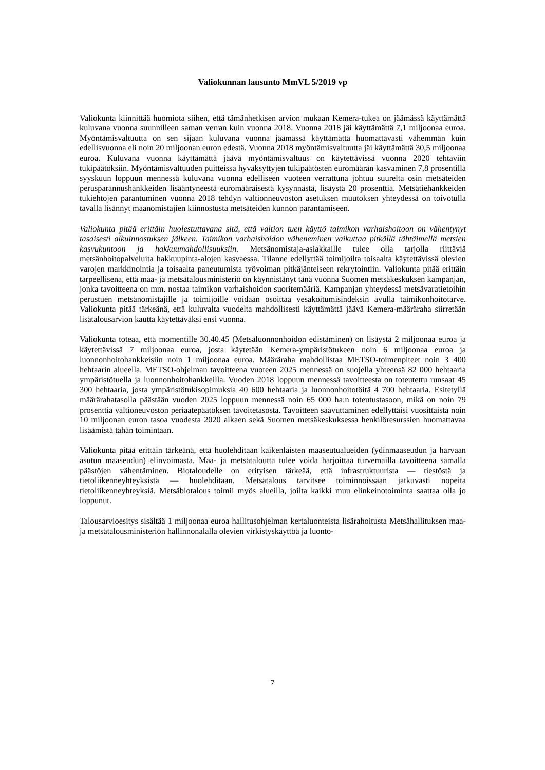Valiokunnan lausunto MmVL 5/2019 vp
Valiokunta kiinnittää huomiota siihen, että tämänhetkisen arvion mukaan Kemera-tukea on jäämässä käyttämättä kuluvana vuonna suunnilleen saman verran kuin vuonna 2018. Vuonna 2018 jäi käyttämättä 7,1 miljoonaa euroa. Myöntämisvaltuutta on sen sijaan kuluvana vuonna jäämässä käyttämättä huomattavasti vähemmän kuin edellisvuonna eli noin 20 miljoonan euron edestä. Vuonna 2018 myöntämisvaltuutta jäi käyttämättä 30,5 miljoonaa euroa. Kuluvana vuonna käyttämättä jäävä myöntämisvaltuus on käytettävissä vuonna 2020 tehtäviin tukipäätöksiin. Myöntämisvaltuuden puitteissa hyväksyttyjen tukipäätösten euromäärän kasvaminen 7,8 prosentilla syyskuun loppuun mennessä kuluvana vuonna edelliseen vuoteen verrattuna johtuu suurelta osin metsäteiden perusparannushankkeiden lisääntyneestä euromääräisestä kysynnästä, lisäystä 20 prosenttia. Metsätiehankkeiden tukiehtojen parantuminen vuonna 2018 tehdyn valtionneuvoston asetuksen muutoksen yhteydessä on toivotulla tavalla lisännyt maanomistajien kiinnostusta metsäteiden kunnon parantamiseen.
Valiokunta pitää erittäin huolestuttavana sitä, että valtion tuen käyttö taimikon varhaishoitoon on vähentynyt tasaisesti alkuinnostuksen jälkeen. Taimikon varhaishoidon väheneminen vaikuttaa pitkällä tähtäimellä metsien kasvukuntoon ja hakkuumahdollisuuksiin. Metsänomistaja-asiakkaille tulee olla tarjolla riittäviä metsänhoitopalveluita hakkuupinta-alojen kasvaessa. Tilanne edellyttää toimijoilta toisaalta käytettävissä olevien varojen markkinointia ja toisaalta paneutumista työvoiman pitkäjänteiseen rekrytointiin. Valiokunta pitää erittäin tarpeellisena, että maa- ja metsätalousministeriö on käynnistänyt tänä vuonna Suomen metsäkeskuksen kampanjan, jonka tavoitteena on mm. nostaa taimikon varhaishoidon suoritemääriä. Kampanjan yhteydessä metsävaratietoihin perustuen metsänomistajille ja toimijoille voidaan osoittaa vesakoitumisindeksin avulla taimikonhoitotarve. Valiokunta pitää tärkeänä, että kuluvalta vuodelta mahdollisesti käyttämättä jäävä Kemera-määräraha siirretään lisätalousarvion kautta käytettäväksi ensi vuonna.
Valiokunta toteaa, että momentille 30.40.45 (Metsäluonnonhoidon edistäminen) on lisäystä 2 miljoonaa euroa ja käytettävissä 7 miljoonaa euroa, josta käytetään Kemera-ympäristötukeen noin 6 miljoonaa euroa ja luonnonhoitohankkeisiin noin 1 miljoonaa euroa. Määräraha mahdollistaa METSO-toimenpiteet noin 3 400 hehtaarin alueella. METSO-ohjelman tavoitteena vuoteen 2025 mennessä on suojella yhteensä 82 000 hehtaaria ympäristötuella ja luonnonhoitohankkeilla. Vuoden 2018 loppuun mennessä tavoitteesta on toteutettu runsaat 45 300 hehtaaria, josta ympäristötukisopimuksia 40 600 hehtaaria ja luonnonhoitotöitä 4 700 hehtaaria. Esitetyllä määrärahatasolla päästään vuoden 2025 loppuun mennessä noin 65 000 ha:n toteutustasoon, mikä on noin 79 prosenttia valtioneuvoston periaatepäätöksen tavoitetasosta. Tavoitteen saavuttaminen edellyttäisi vuosittaista noin 10 miljoonan euron tasoa vuodesta 2020 alkaen sekä Suomen metsäkeskuksessa henkilöresurssien huomattavaa lisäämistä tähän toimintaan.
Valiokunta pitää erittäin tärkeänä, että huolehditaan kaikenlaisten maaseutualueiden (ydinmaaseudun ja harvaan asutun maaseudun) elinvoimasta. Maa- ja metsätaloutta tulee voida harjoittaa turvemailla tavoitteena samalla päästöjen vähentäminen. Biotaloudelle on erityisen tärkeää, että infrastruktuurista — tiestöstä ja tietoliikenneyhteyksistä — huolehditaan. Metsätalous tarvitsee toiminnoissaan jatkuvasti nopeita tietoliikenneyhteyksiä. Metsäbiotalous toimii myös alueilla, joilta kaikki muu elinkeinotoiminta saattaa olla jo loppunut.
Talousarvioesitys sisältää 1 miljoonaa euroa hallitusohjelman kertaluonteista lisärahoitusta Metsähallituksen maa- ja metsätalousministeriön hallinnonalalla olevien virkistyskäyttöä ja luonto-
7